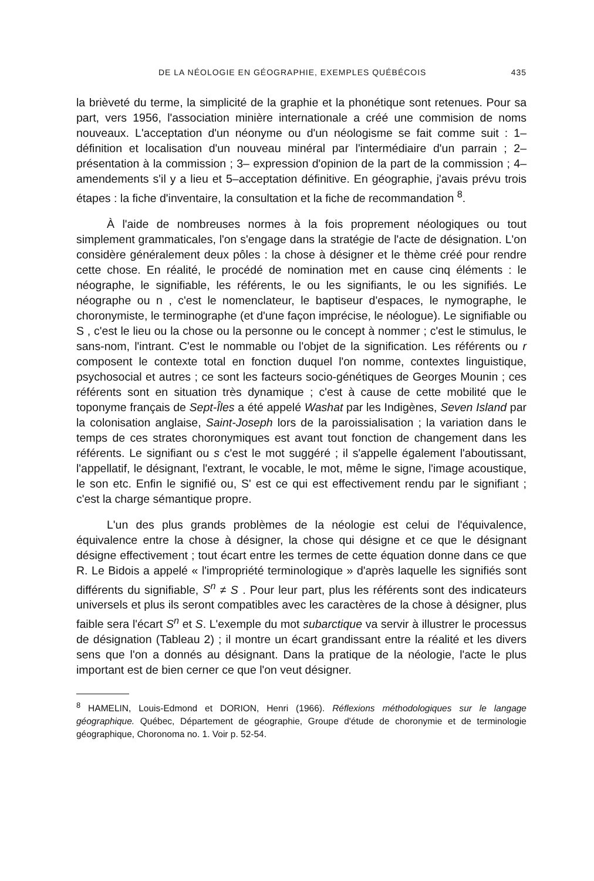DE LA NÉOLOGIE EN GÉOGRAPHIE, EXEMPLES QUÉBÉCOIS 435
la brièveté du terme, la simplicité de la graphie et la phonétique sont retenues. Pour sa part, vers 1956, l'association minière internationale a créé une commision de noms nouveaux. L'acceptation d'un néonyme ou d'un néologisme se fait comme suit : 1– définition et localisation d'un nouveau minéral par l'intermédiaire d'un parrain ; 2– présentation à la commission ; 3– expression d'opinion de la part de la commission ; 4– amendements s'il y a lieu et 5–acceptation définitive. En géographie, j'avais prévu trois étapes : la fiche d'inventaire, la consultation et la fiche de recommandation <sup>8</sup>.
À l'aide de nombreuses normes à la fois proprement néologiques ou tout simplement grammaticales, l'on s'engage dans la stratégie de l'acte de désignation. L'on considère généralement deux pôles : la chose à désigner et le thème créé pour rendre cette chose. En réalité, le procédé de nomination met en cause cinq éléments : le néographe, le signifiable, les référents, le ou les signifiants, le ou les signifiés. Le néographe ou n , c'est le nomenclateur, le baptiseur d'espaces, le nymographe, le choronymiste, le terminographe (et d'une façon imprécise, le néologue). Le signifiable ou S , c'est le lieu ou la chose ou la personne ou le concept à nommer ; c'est le stimulus, le sans-nom, l'intrant. C'est le nommable ou l'objet de la signification. Les référents ou r composent le contexte total en fonction duquel l'on nomme, contextes linguistique, psychosocial et autres ; ce sont les facteurs socio-génétiques de Georges Mounin ; ces référents sont en situation très dynamique ; c'est à cause de cette mobilité que le toponyme français de Sept-Îles a été appelé Washat par les Indigènes, Seven Island par la colonisation anglaise, Saint-Joseph lors de la paroissialisation ; la variation dans le temps de ces strates choronymiques est avant tout fonction de changement dans les référents. Le signifiant ou s c'est le mot suggéré ; il s'appelle également l'aboutissant, l'appellatif, le désignant, l'extrant, le vocable, le mot, même le signe, l'image acoustique, le son etc. Enfin le signifié ou, S' est ce qui est effectivement rendu par le signifiant ; c'est la charge sémantique propre.
L'un des plus grands problèmes de la néologie est celui de l'équivalence, équivalence entre la chose à désigner, la chose qui désigne et ce que le désignant désigne effectivement ; tout écart entre les termes de cette équation donne dans ce que R. Le Bidois a appelé « l'impropriété terminologique » d'après laquelle les signifiés sont différents du signifiable, S<sup>n</sup> ≠ S . Pour leur part, plus les référents sont des indicateurs universels et plus ils seront compatibles avec les caractères de la chose à désigner, plus faible sera l'écart S<sup>n</sup> et S. L'exemple du mot subarctique va servir à illustrer le processus de désignation (Tableau 2) ; il montre un écart grandissant entre la réalité et les divers sens que l'on a donnés au désignant. Dans la pratique de la néologie, l'acte le plus important est de bien cerner ce que l'on veut désigner.
<sup>8</sup> HAMELIN, Louis-Edmond et DORION, Henri (1966). Réflexions méthodologiques sur le langage géographique. Québec, Département de géographie, Groupe d'étude de choronymie et de terminologie géographique, Choronoma no. 1. Voir p. 52-54.